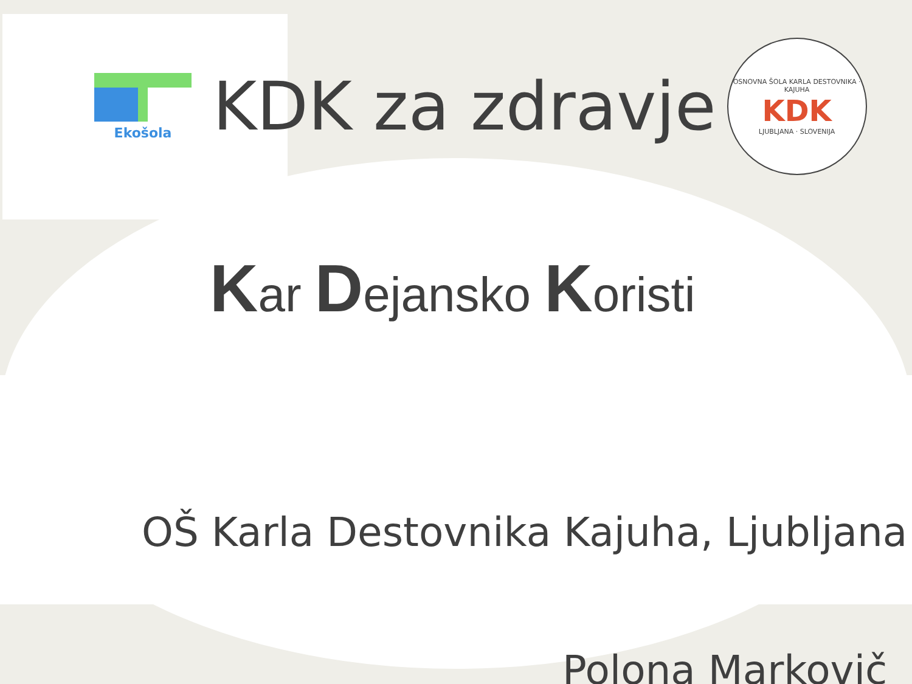Ekošola
KDK za zdravje
OSNOVNA ŠOLA KARLA DESTOVNIKA · KAJUHA
KDK
LJUBLJANA · SLOVENIJA
Kar Dejansko Koristi
OŠ Karla Destovnika Kajuha, Ljubljana
Polona Markovič